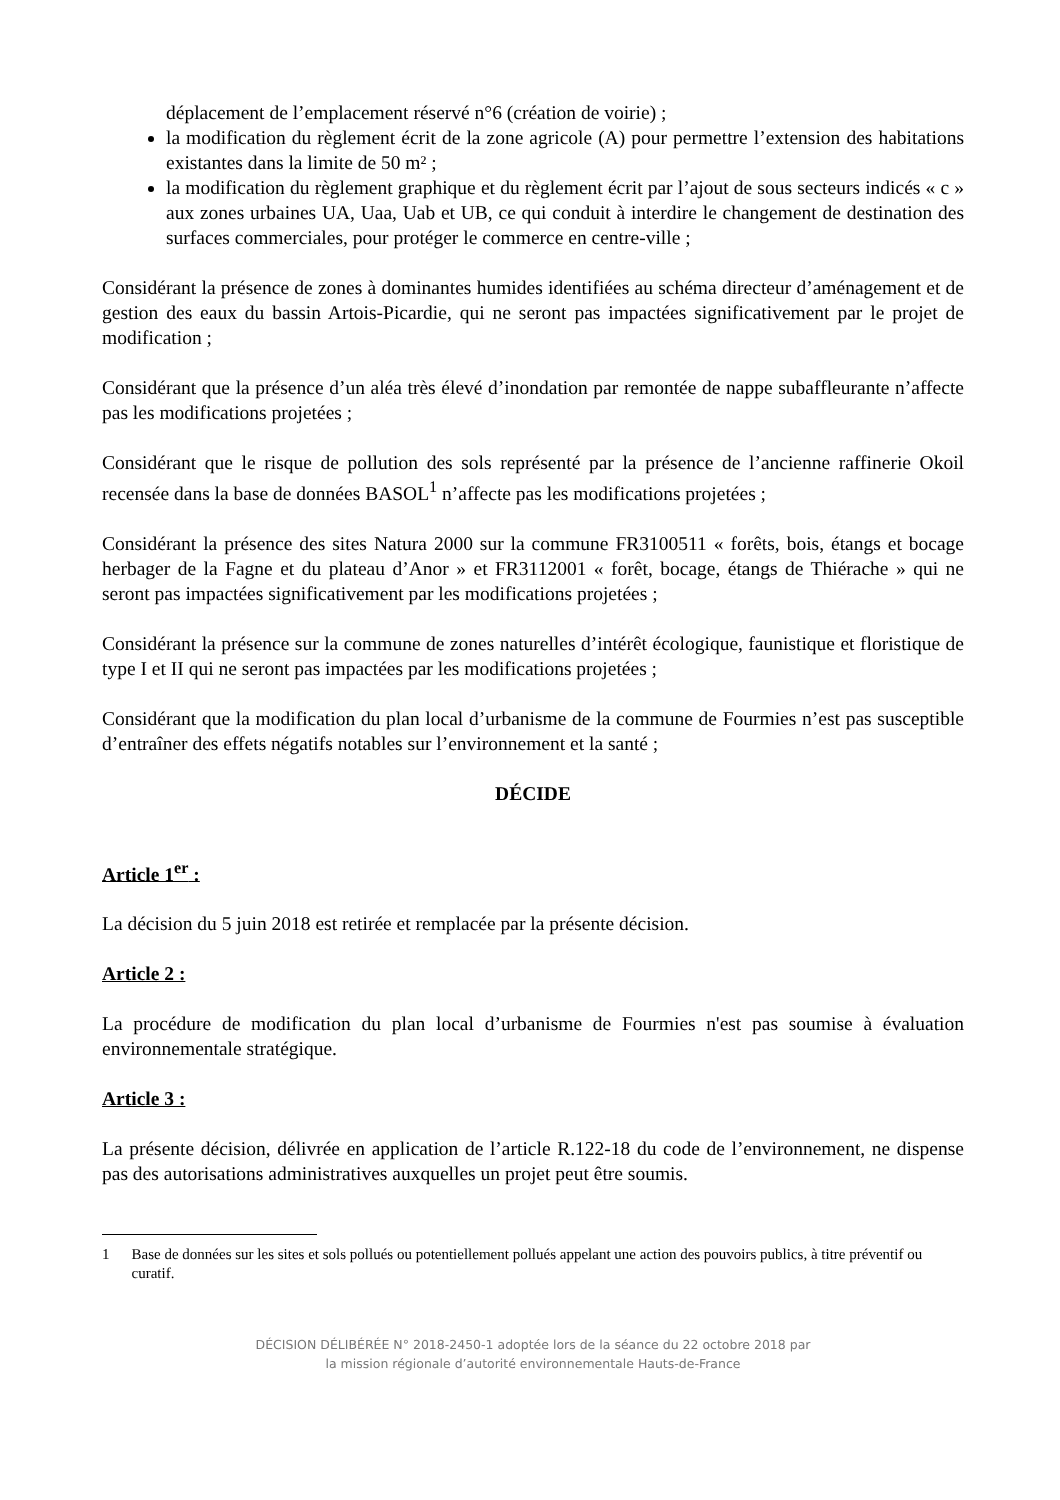déplacement de l’emplacement réservé n°6 (création de voirie) ;
la modification du règlement écrit de la zone agricole (A) pour permettre l’extension des habitations existantes dans la limite de 50 m² ;
la modification du règlement graphique et du règlement écrit par l’ajout de sous secteurs indicés « c » aux zones urbaines UA, Uaa, Uab et UB, ce qui conduit à interdire le changement de destination des surfaces commerciales, pour protéger le commerce en centre-ville ;
Considérant la présence de zones à dominantes humides identifiées au schéma directeur d’aménagement et de gestion des eaux du bassin Artois-Picardie, qui ne seront pas impactées significativement par le projet de modification ;
Considérant que la présence d’un aléa très élevé d’inondation par remontée de nappe subaffleurante n’affecte pas les modifications projetées ;
Considérant que le risque de pollution des sols représenté par la présence de l’ancienne raffinerie Okoil recensée dans la base de données BASOL<sup>1</sup> n’affecte pas les modifications projetées ;
Considérant la présence des sites Natura 2000 sur la commune FR3100511 « forêts, bois, étangs et bocage herbager de la Fagne et du plateau d’Anor » et FR3112001 « forêt, bocage, étangs de Thiérache » qui ne seront pas impactées significativement par les modifications projetées ;
Considérant la présence sur la commune de zones naturelles d’intérêt écologique, faunistique et floristique de type I et II qui ne seront pas impactées par les modifications projetées ;
Considérant que la modification du plan local d’urbanisme de la commune de Fourmies n’est pas susceptible d’entraîner des effets négatifs notables sur l’environnement et la santé ;
DÉCIDE
Article 1<sup>er</sup> :
La décision du 5 juin 2018 est retirée et remplacée par la présente décision.
Article 2 :
La procédure de modification du plan local d’urbanisme de Fourmies n'est pas soumise à évaluation environnementale stratégique.
Article 3 :
La présente décision, délivrée en application de l’article R.122-18 du code de l’environnement, ne dispense pas des autorisations administratives auxquelles un projet peut être soumis.
1 Base de données sur les sites et sols pollués ou potentiellement pollués appelant une action des pouvoirs publics, à titre préventif ou curatif.
DÉCISION DÉLIBÉRÉE N° 2018-2450-1 adoptée lors de la séance du 22 octobre 2018 par
la mission régionale d’autorité environnementale Hauts-de-France